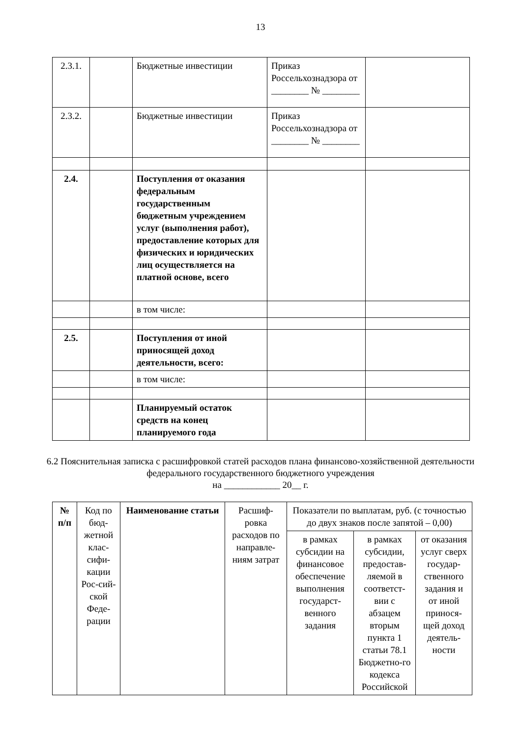13
| 2.3.1. | | Бюджетные инвестиции | Приказ Россельхознадзора от ________ № ________ | |
| 2.3.2. | | Бюджетные инвестиции | Приказ Россельхознадзора от ________ № ________ | |
| 2.4. | | Поступления от оказания федеральным государственным бюджетным учреждением услуг (выполнения работ), предоставление которых для физических и юридических лиц осуществляется на платной основе, всего | | |
| | | в том числе: | | |
| 2.5. | | Поступления от иной приносящей доход деятельности, всего: | | |
| | | в том числе: | | |
| | | Планируемый остаток средств на конец планируемого года | | |
6.2 Пояснительная записка с расшифровкой статей расходов плана финансово-хозяйственной деятельности федерального государственного бюджетного учреждения
на ____________ 20__ г.
| № п/п | Код по бюд-жетной клас-сифи-кации Рос-сий-ской Феде-рации | Наименование статьи | Расшиф-ровка расходов по направле-ниям затрат | Показатели по выплатам, руб. (с точностью до двух знаков после запятой – 0,00) | | |
| | | | | в рамках субсидии на финансовое обеспечение выполнения государст-венного задания | в рамках субсидии, предостав-ляемой в соответст-вии с абзацем вторым пункта 1 статьи 78.1 Бюджетно-го кодекса Российской | от оказания услуг сверх государ-ственного задания и от иной принося-щей доход деятель-ности |